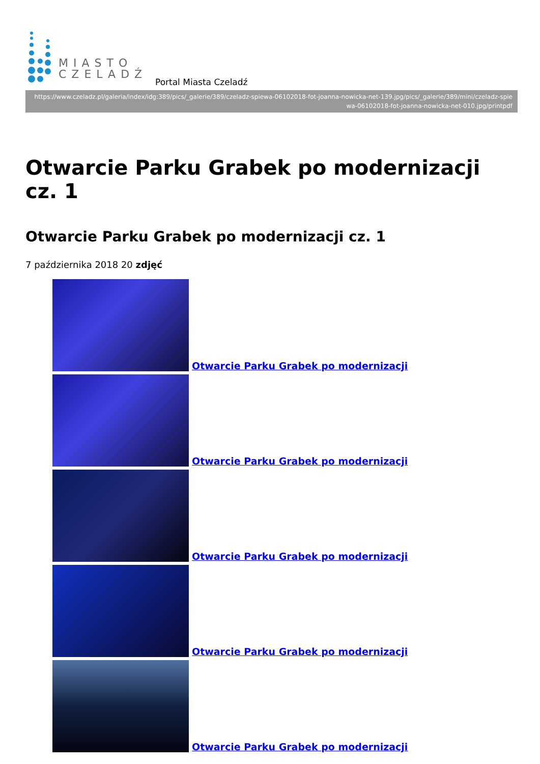MIASTO
CZELADŹ
Portal Miasta Czeladź
https://www.czeladz.pl/galeria/index/idg:389/pics/_galerie/389/czeladz-spiewa-06102018-fot-joanna-nowicka-net-139.jpg/pics/_galerie/389/mini/czeladz-spiewa-06102018-fot-joanna-nowicka-net-010.jpg/printpdf
Otwarcie Parku Grabek po modernizacji cz. 1
Otwarcie Parku Grabek po modernizacji cz. 1
7 października 2018 20 zdjęć
Otwarcie Parku Grabek po modernizacji
Otwarcie Parku Grabek po modernizacji
Otwarcie Parku Grabek po modernizacji
Otwarcie Parku Grabek po modernizacji
Otwarcie Parku Grabek po modernizacji